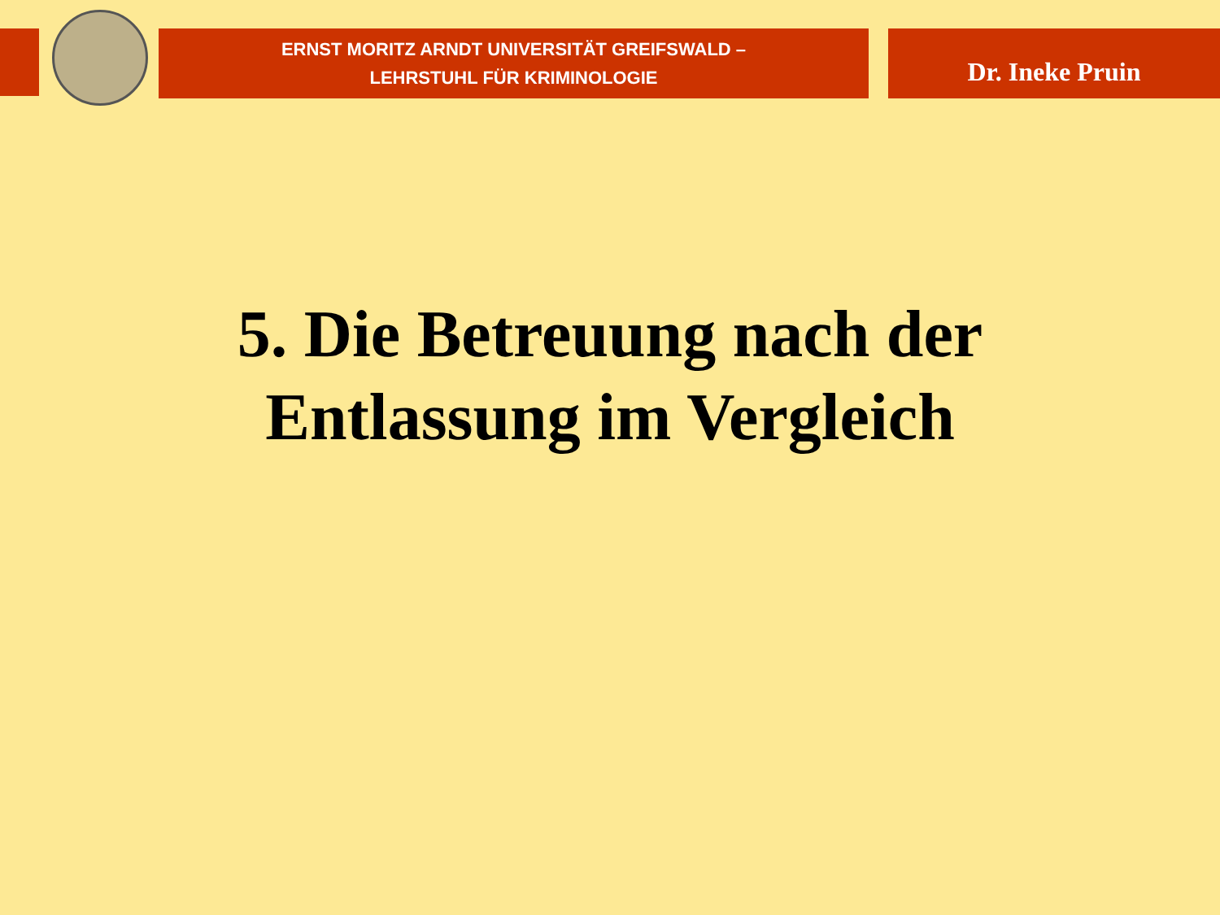ERNST MORITZ ARNDT UNIVERSITÄT GREIFSWALD –
LEHRSTUHL FÜR KRIMINOLOGIE
Dr. Ineke Pruin
5. Die Betreuung nach der
Entlassung im Vergleich